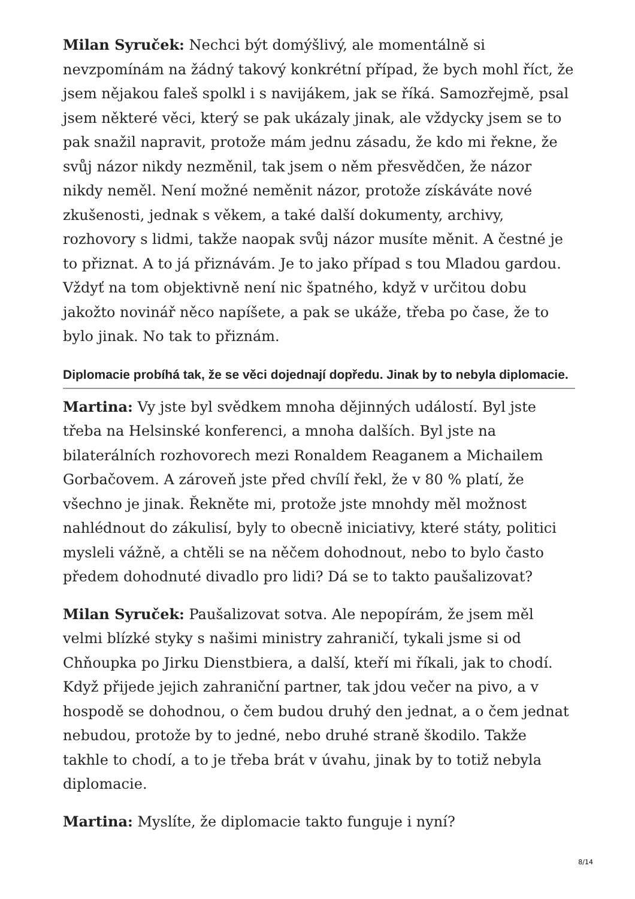Milan Syruček: Nechci být domýšlivý, ale momentálně si nevzpomínám na žádný takový konkrétní případ, že bych mohl říct, že jsem nějakou faleš spolkl i s navijákem, jak se říká. Samozřejmě, psal jsem některé věci, který se pak ukázaly jinak, ale vždycky jsem se to pak snažil napravit, protože mám jednu zásadu, že kdo mi řekne, že svůj názor nikdy nezměnil, tak jsem o něm přesvědčen, že názor nikdy neměl. Není možné neměnit názor, protože získáváte nové zkušenosti, jednak s věkem, a také další dokumenty, archivy, rozhovory s lidmi, takže naopak svůj názor musíte měnit. A čestné je to přiznat. A to já přiznávám. Je to jako případ s tou Mladou gardou. Vždyť na tom objektivně není nic špatného, když v určitou dobu jakožto novinář něco napíšete, a pak se ukáže, třeba po čase, že to bylo jinak. No tak to přiznám.
Diplomacie probíhá tak, že se věci dojednají dopředu. Jinak by to nebyla diplomacie.
Martina: Vy jste byl svědkem mnoha dějinných událostí. Byl jste třeba na Helsinské konferenci, a mnoha dalších. Byl jste na bilaterálních rozhovorech mezi Ronaldem Reaganem a Michailem Gorbačovem. A zároveň jste před chvílí řekl, že v 80 % platí, že všechno je jinak. Řekněte mi, protože jste mnohdy měl možnost nahlédnout do zákulisí, byly to obecně iniciativy, které státy, politici mysleli vážně, a chtěli se na něčem dohodnout, nebo to bylo často předem dohodnuté divadlo pro lidi? Dá se to takto paušalizovat?
Milan Syruček: Paušalizovat sotva. Ale nepopírám, že jsem měl velmi blízké styky s našimi ministry zahraničí, tykali jsme si od Chňoupka po Jirku Dienstbiera, a další, kteří mi říkali, jak to chodí. Když přijede jejich zahraniční partner, tak jdou večer na pivo, a v hospodě se dohodnou, o čem budou druhý den jednat, a o čem jednat nebudou, protože by to jedné, nebo druhé straně škodilo. Takže takhle to chodí, a to je třeba brát v úvahu, jinak by to totiž nebyla diplomacie.
Martina: Myslíte, že diplomacie takto funguje i nyní?
8/14